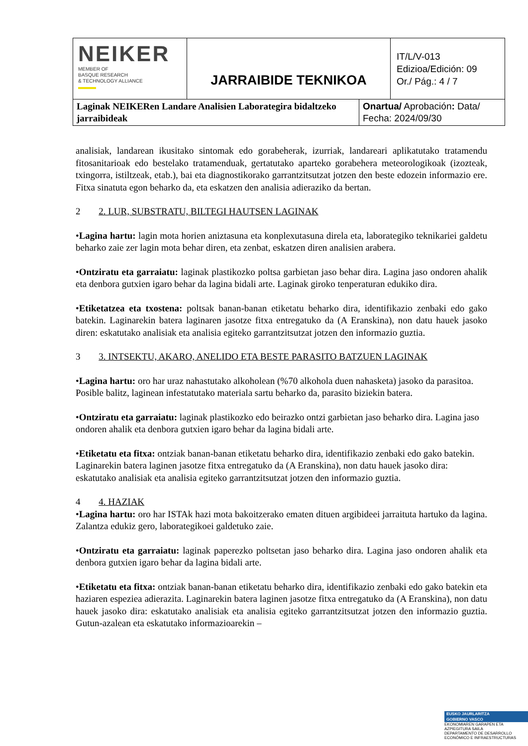| NEIKER MEMBER OF BASQUE RESEARCH & TECHNOLOGY ALLIANCE | JARRAIBIDE TEKNIKOA | IT/L/V-013 Edizioa/Edición: 09 Or./ Pág.: 4 / 7 |
| Laginak NEIKERen Landare Analisien Laborategira bidaltzeko jarraibideak | Onartua/ Aprobación : Data/ Fecha: 2024/09/30 |
analisiak, landarean ikusitako sintomak edo gorabeherak, izurriak, landareari aplikatutako tratamendu fitosanitarioak edo bestelako tratamenduak, gertatutako aparteko gorabehera meteorologikoak (izozteak, txingorra, istiltzeak, etab.), bai eta diagnostikorako garrantzitsutzat jotzen den beste edozein informazio ere. Fitxa sinatuta egon beharko da, eta eskatzen den analisia adieraziko da bertan.
2 2. LUR, SUBSTRATU, BILTEGI HAUTSEN LAGINAK
•Lagina hartu: lagin mota horien aniztasuna eta konplexutasuna direla eta, laborategiko teknikariei galdetu beharko zaie zer lagin mota behar diren, eta zenbat, eskatzen diren analisien arabera.
•Ontziratu eta garraiatu: laginak plastikozko poltsa garbietan jaso behar dira. Lagina jaso ondoren ahalik eta denbora gutxien igaro behar da lagina bidali arte. Laginak giroko tenperaturan edukiko dira.
•Etiketatzea eta txostena: poltsak banan-banan etiketatu beharko dira, identifikazio zenbaki edo gako batekin. Laginarekin batera laginaren jasotze fitxa entregatuko da (A Eranskina), non datu hauek jasoko diren: eskatutako analisiak eta analisia egiteko garrantzitsutzat jotzen den informazio guztia.
3 3. INTSEKTU, AKARO, ANELIDO ETA BESTE PARASITO BATZUEN LAGINAK
•Lagina hartu: oro har uraz nahastutako alkoholean (%70 alkohola duen nahasketa) jasoko da parasitoa. Posible balitz, laginean infestatutako materiala sartu beharko da, parasito biziekin batera.
•Ontziratu eta garraiatu: laginak plastikozko edo beirazko ontzi garbietan jaso beharko dira. Lagina jaso ondoren ahalik eta denbora gutxien igaro behar da lagina bidali arte.
•Etiketatu eta fitxa: ontziak banan-banan etiketatu beharko dira, identifikazio zenbaki edo gako batekin. Laginarekin batera laginen jasotze fitxa entregatuko da (A Eranskina), non datu hauek jasoko dira: eskatutako analisiak eta analisia egiteko garrantzitsutzat jotzen den informazio guztia.
4 4. HAZIAK
•Lagina hartu: oro har ISTAk hazi mota bakoitzerako ematen dituen argibideei jarraituta hartuko da lagina. Zalantza edukiz gero, laborategikoei galdetuko zaie.
•Ontziratu eta garraiatu: laginak paperezko poltsetan jaso beharko dira. Lagina jaso ondoren ahalik eta denbora gutxien igaro behar da lagina bidali arte.
•Etiketatu eta fitxa: ontziak banan-banan etiketatu beharko dira, identifikazio zenbaki edo gako batekin eta haziaren espeziea adierazita. Laginarekin batera laginen jasotze fitxa entregatuko da (A Eranskina), non datu hauek jasoko dira: eskatutako analisiak eta analisia egiteko garrantzitsutzat jotzen den informazio guztia. Gutun-azalean eta eskatutako informazioarekin –
EUSKO JAURLARITZA
GOBIERNO VASCO
EKONOMIAREN GARAPEN ETA AZPIEGITURA SAILA
DEPARTAMENTO DE DESARROLLO ECONÓMICO E INFRAESTRUCTURAS